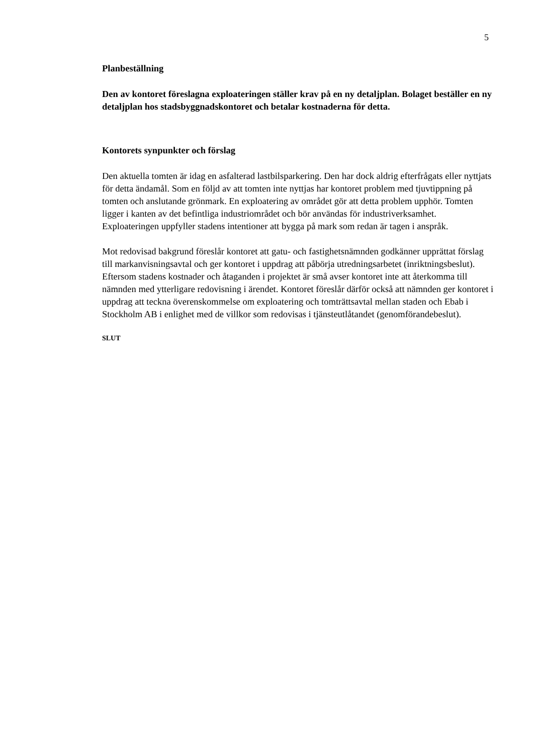5
Planbeställning
Den av kontoret föreslagna exploateringen ställer krav på en ny detaljplan. Bolaget beställer en ny detaljplan hos stadsbyggnadskontoret och betalar kostnaderna för detta.
Kontorets synpunkter och förslag
Den aktuella tomten är idag en asfalterad lastbilsparkering. Den har dock aldrig efterfrågats eller nyttjats för detta ändamål. Som en följd av att tomten inte nyttjas har kontoret problem med tjuvtippning på tomten och anslutande grönmark. En exploatering av området gör att detta problem upphör. Tomten ligger i kanten av det befintliga industriområdet och bör användas för industriverksamhet. Exploateringen uppfyller stadens intentioner att bygga på mark som redan är tagen i anspråk.
Mot redovisad bakgrund föreslår kontoret att gatu- och fastighetsnämnden godkänner upprättat förslag till markanvisningsavtal och ger kontoret i uppdrag att påbörja utredningsarbetet (inriktningsbeslut). Eftersom stadens kostnader och åtaganden i projektet är små avser kontoret inte att återkomma till nämnden med ytterligare redovisning i ärendet. Kontoret föreslår därför också att nämnden ger kontoret i uppdrag att teckna överenskommelse om exploatering och tomträttsavtal mellan staden och Ebab i Stockholm AB i enlighet med de villkor som redovisas i tjänsteutlåtandet (genomförandebeslut).
SLUT